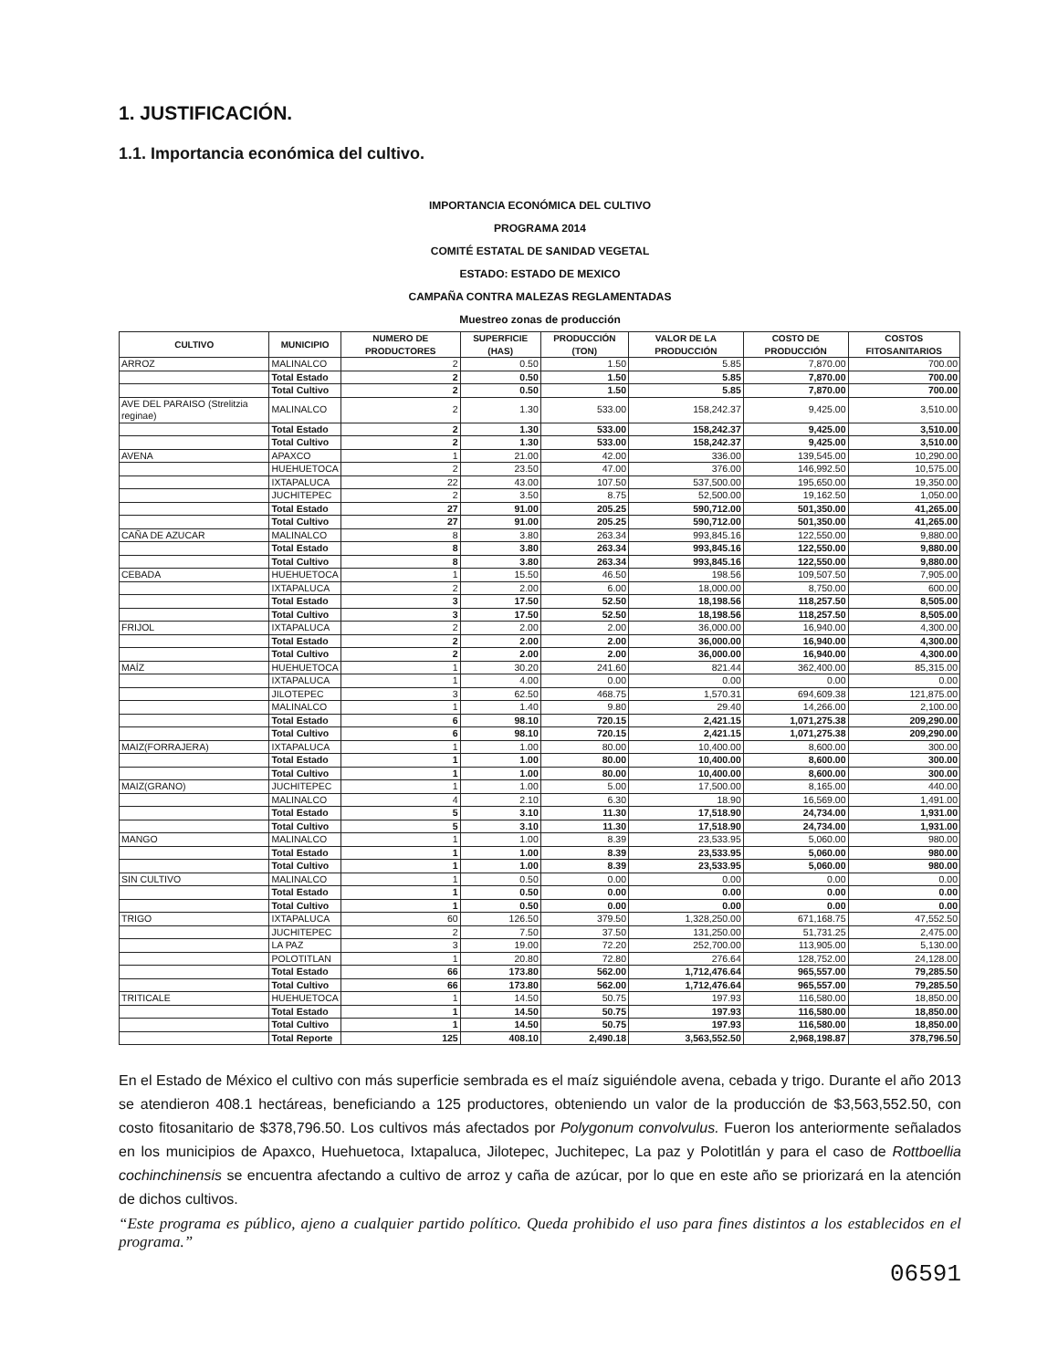1. JUSTIFICACIÓN.
1.1. Importancia económica del cultivo.
IMPORTANCIA ECONÓMICA DEL CULTIVO
PROGRAMA 2014
COMITÉ ESTATAL DE SANIDAD VEGETAL
ESTADO: ESTADO DE MEXICO
CAMPAÑA CONTRA MALEZAS REGLAMENTADAS
Muestreo zonas de producción
| CULTIVO | MUNICIPIO | NUMERO DE PRODUCTORES | SUPERFICIE (HAS) | PRODUCCIÓN (TON) | VALOR DE LA PRODUCCIÓN | COSTO DE PRODUCCIÓN | COSTOS FITOSANITARIOS |
| --- | --- | --- | --- | --- | --- | --- | --- |
| ARROZ | MALINALCO | 2 | 0.50 | 1.50 | 5.85 | 7,870.00 | 700.00 |
| | Total Estado | 2 | 0.50 | 1.50 | 5.85 | 7,870.00 | 700.00 |
| | Total Cultivo | 2 | 0.50 | 1.50 | 5.85 | 7,870.00 | 700.00 |
| AVE DEL PARAISO (Strelitzia reginae) | MALINALCO | 2 | 1.30 | 533.00 | 158,242.37 | 9,425.00 | 3,510.00 |
| | Total Estado | 2 | 1.30 | 533.00 | 158,242.37 | 9,425.00 | 3,510.00 |
| | Total Cultivo | 2 | 1.30 | 533.00 | 158,242.37 | 9,425.00 | 3,510.00 |
| AVENA | APAXCO | 1 | 21.00 | 42.00 | 336.00 | 139,545.00 | 10,290.00 |
| | HUEHUETOCA | 2 | 23.50 | 47.00 | 376.00 | 146,992.50 | 10,575.00 |
| | IXTAPALUCA | 22 | 43.00 | 107.50 | 537,500.00 | 195,650.00 | 19,350.00 |
| | JUCHITEPEC | 2 | 3.50 | 8.75 | 52,500.00 | 19,162.50 | 1,050.00 |
| | Total Estado | 27 | 91.00 | 205.25 | 590,712.00 | 501,350.00 | 41,265.00 |
| | Total Cultivo | 27 | 91.00 | 205.25 | 590,712.00 | 501,350.00 | 41,265.00 |
| CAÑA DE AZUCAR | MALINALCO | 8 | 3.80 | 263.34 | 993,845.16 | 122,550.00 | 9,880.00 |
| | Total Estado | 8 | 3.80 | 263.34 | 993,845.16 | 122,550.00 | 9,880.00 |
| | Total Cultivo | 8 | 3.80 | 263.34 | 993,845.16 | 122,550.00 | 9,880.00 |
| CEBADA | HUEHUETOCA | 1 | 15.50 | 46.50 | 198.56 | 109,507.50 | 7,905.00 |
| | IXTAPALUCA | 2 | 2.00 | 6.00 | 18,000.00 | 8,750.00 | 600.00 |
| | Total Estado | 3 | 17.50 | 52.50 | 18,198.56 | 118,257.50 | 8,505.00 |
| | Total Cultivo | 3 | 17.50 | 52.50 | 18,198.56 | 118,257.50 | 8,505.00 |
| FRIJOL | IXTAPALUCA | 2 | 2.00 | 2.00 | 36,000.00 | 16,940.00 | 4,300.00 |
| | Total Estado | 2 | 2.00 | 2.00 | 36,000.00 | 16,940.00 | 4,300.00 |
| | Total Cultivo | 2 | 2.00 | 2.00 | 36,000.00 | 16,940.00 | 4,300.00 |
| MAÍZ | HUEHUETOCA | 1 | 30.20 | 241.60 | 821.44 | 362,400.00 | 85,315.00 |
| | IXTAPALUCA | 1 | 4.00 | 0.00 | 0.00 | 0.00 | 0.00 |
| | JILOTEPEC | 3 | 62.50 | 468.75 | 1,570.31 | 694,609.38 | 121,875.00 |
| | MALINALCO | 1 | 1.40 | 9.80 | 29.40 | 14,266.00 | 2,100.00 |
| | Total Estado | 6 | 98.10 | 720.15 | 2,421.15 | 1,071,275.38 | 209,290.00 |
| | Total Cultivo | 6 | 98.10 | 720.15 | 2,421.15 | 1,071,275.38 | 209,290.00 |
| MAIZ(FORRAJERA) | IXTAPALUCA | 1 | 1.00 | 80.00 | 10,400.00 | 8,600.00 | 300.00 |
| | Total Estado | 1 | 1.00 | 80.00 | 10,400.00 | 8,600.00 | 300.00 |
| | Total Cultivo | 1 | 1.00 | 80.00 | 10,400.00 | 8,600.00 | 300.00 |
| MAIZ(GRANO) | JUCHITEPEC | 1 | 1.00 | 5.00 | 17,500.00 | 8,165.00 | 440.00 |
| | MALINALCO | 4 | 2.10 | 6.30 | 18.90 | 16,569.00 | 1,491.00 |
| | Total Estado | 5 | 3.10 | 11.30 | 17,518.90 | 24,734.00 | 1,931.00 |
| | Total Cultivo | 5 | 3.10 | 11.30 | 17,518.90 | 24,734.00 | 1,931.00 |
| MANGO | MALINALCO | 1 | 1.00 | 8.39 | 23,533.95 | 5,060.00 | 980.00 |
| | Total Estado | 1 | 1.00 | 8.39 | 23,533.95 | 5,060.00 | 980.00 |
| | Total Cultivo | 1 | 1.00 | 8.39 | 23,533.95 | 5,060.00 | 980.00 |
| SIN CULTIVO | MALINALCO | 1 | 0.50 | 0.00 | 0.00 | 0.00 | 0.00 |
| | Total Estado | 1 | 0.50 | 0.00 | 0.00 | 0.00 | 0.00 |
| | Total Cultivo | 1 | 0.50 | 0.00 | 0.00 | 0.00 | 0.00 |
| TRIGO | IXTAPALUCA | 60 | 126.50 | 379.50 | 1,328,250.00 | 671,168.75 | 47,552.50 |
| | JUCHITEPEC | 2 | 7.50 | 37.50 | 131,250.00 | 51,731.25 | 2,475.00 |
| | LA PAZ | 3 | 19.00 | 72.20 | 252,700.00 | 113,905.00 | 5,130.00 |
| | POLOTITLAN | 1 | 20.80 | 72.80 | 276.64 | 128,752.00 | 24,128.00 |
| | Total Estado | 66 | 173.80 | 562.00 | 1,712,476.64 | 965,557.00 | 79,285.50 |
| | Total Cultivo | 66 | 173.80 | 562.00 | 1,712,476.64 | 965,557.00 | 79,285.50 |
| TRITICALE | HUEHUETOCA | 1 | 14.50 | 50.75 | 197.93 | 116,580.00 | 18,850.00 |
| | Total Estado | 1 | 14.50 | 50.75 | 197.93 | 116,580.00 | 18,850.00 |
| | Total Cultivo | 1 | 14.50 | 50.75 | 197.93 | 116,580.00 | 18,850.00 |
| | Total Reporte | 125 | 408.10 | 2,490.18 | 3,563,552.50 | 2,968,198.87 | 378,796.50 |
En el Estado de México el cultivo con más superficie sembrada es el maíz siguiéndole avena, cebada y trigo. Durante el año 2013 se atendieron 408.1 hectáreas, beneficiando a 125 productores, obteniendo un valor de la producción de $3,563,552.50, con costo fitosanitario de $378,796.50. Los cultivos más afectados por Polygonum convolvulus. Fueron los anteriormente señalados en los municipios de Apaxco, Huehuetoca, Ixtapaluca, Jilotepec, Juchitepec, La paz y Polotitlán y para el caso de Rottboellia cochinchinensis se encuentra afectando a cultivo de arroz y caña de azúcar, por lo que en este año se priorizará en la atención de dichos cultivos.
“Este programa es público, ajeno a cualquier partido político. Queda prohibido el uso para fines distintos a los establecidos en el programa.”
06591